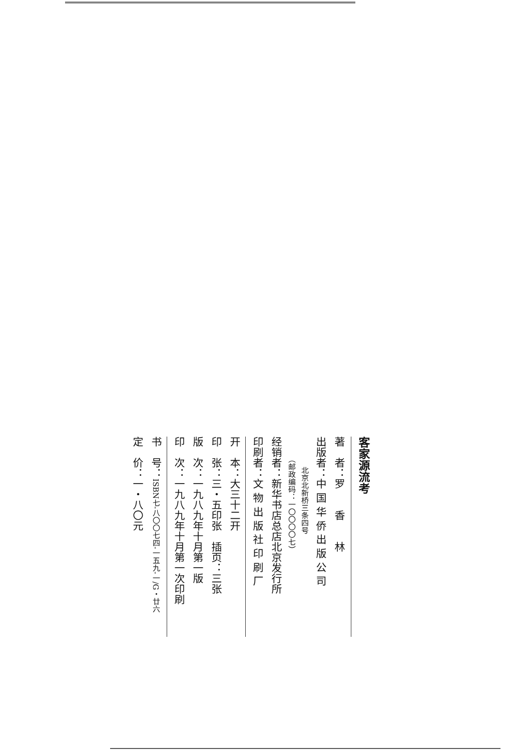客家源流考
著　者：罗　　香　　林
出版者：中 国 华 侨 出 版 公 司
　　　　北京北新桥三条四号
　　　（邮政编码：一〇〇〇〇七）
经销者：新华书店总店北京发行所
印刷者：文 物 出 版 社 印 刷 厂
开　本：大三十二开
印　张：三・五印张　插页：三张
版　次：一九八九年十月第一版
印　次：一九八九年十月第一次印刷
书　号：ISBN七-八〇〇七四-一五九-一/G・廿六
定　价：一・八〇元